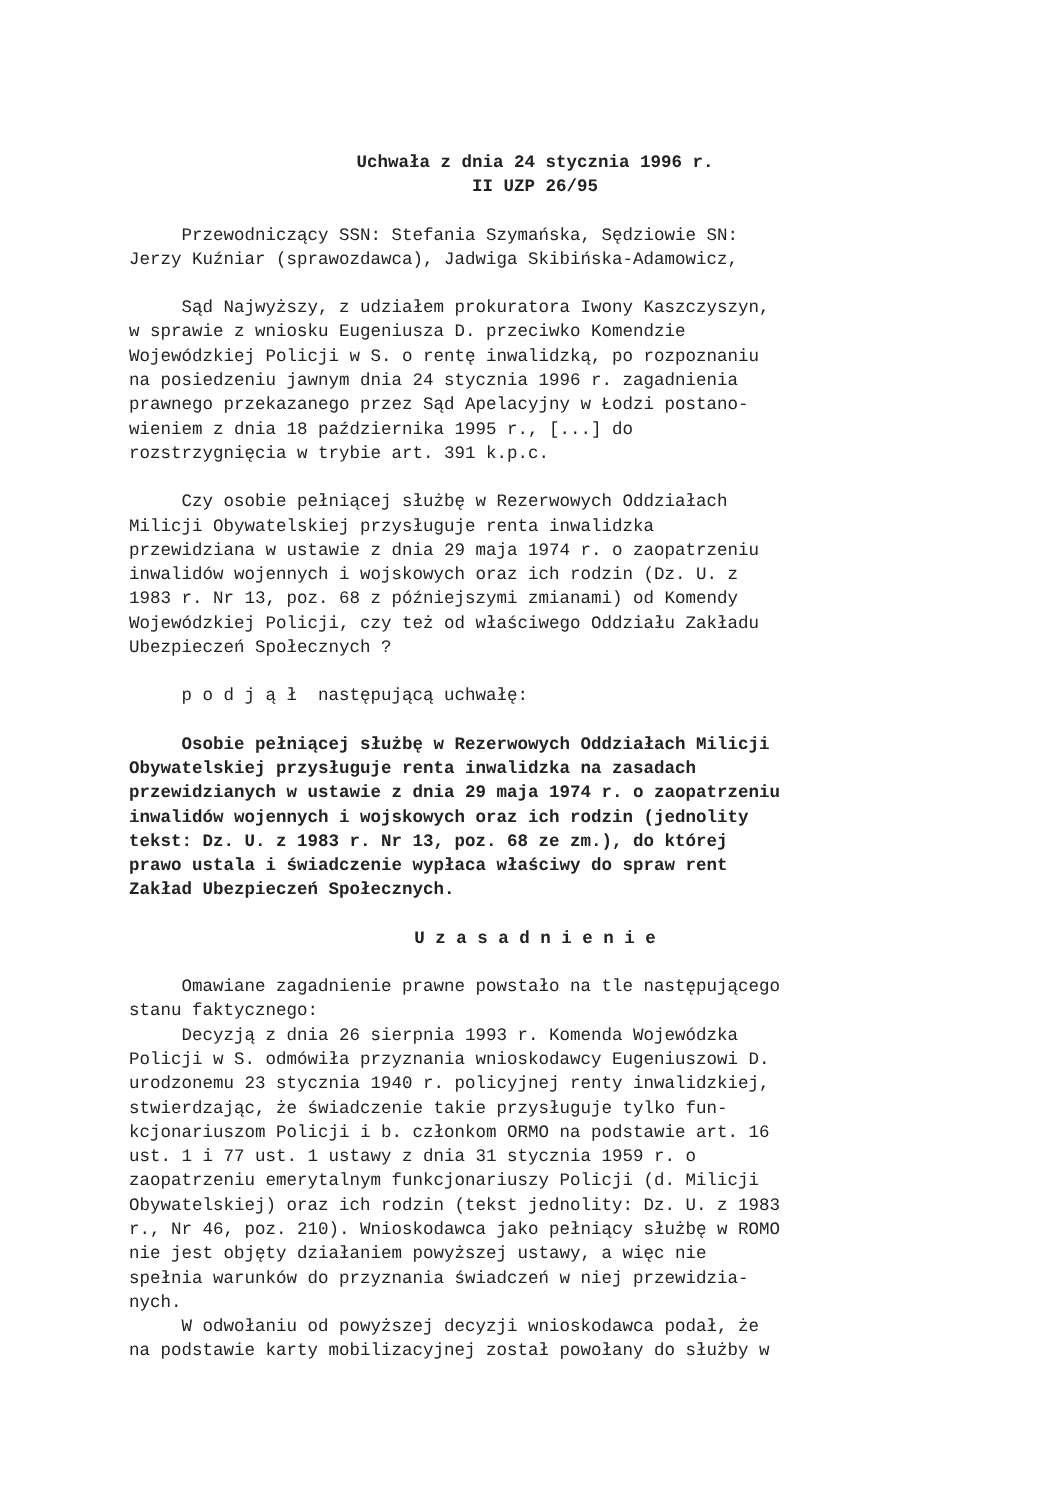Uchwała z dnia 24 stycznia 1996 r. II UZP 26/95
Przewodniczący SSN: Stefania Szymańska, Sędziowie SN: Jerzy Kuźniar (sprawozdawca), Jadwiga Skibińska-Adamowicz,
Sąd Najwyższy, z udziałem prokuratora Iwony Kaszczyszyn, w sprawie z wniosku Eugeniusza D. przeciwko Komendzie Wojewódzkiej Policji w S. o rentę inwalidzką, po rozpoznaniu na posiedzeniu jawnym dnia 24 stycznia 1996 r. zagadnienia prawnego przekazanego przez Sąd Apelacyjny w Łodzi postano- wieniem z dnia 18 października 1995 r., [...] do rozstrzygnięcia w trybie art. 391 k.p.c.
Czy osobie pełniącej służbę w Rezerwowych Oddziałach Milicji Obywatelskiej przysługuje renta inwalidzka przewidziana w ustawie z dnia 29 maja 1974 r. o zaopatrzeniu inwalidów wojennych i wojskowych oraz ich rodzin (Dz. U. z 1983 r. Nr 13, poz. 68 z późniejszymi zmianami) od Komendy Wojewódzkiej Policji, czy też od właściwego Oddziału Zakładu Ubezpieczeń Społecznych ?
p o d j ą ł następującą uchwałę:
Osobie pełniącej służbę w Rezerwowych Oddziałach Milicji Obywatelskiej przysługuje renta inwalidzka na zasadach przewidzianych w ustawie z dnia 29 maja 1974 r. o zaopatrzeniu inwalidów wojennych i wojskowych oraz ich rodzin (jednolity tekst: Dz. U. z 1983 r. Nr 13, poz. 68 ze zm.), do której prawo ustala i świadczenie wypłaca właściwy do spraw rent Zakład Ubezpieczeń Społecznych.
U z a s a d n i e n i e
Omawiane zagadnienie prawne powstało na tle następującego stanu faktycznego: Decyzją z dnia 26 sierpnia 1993 r. Komenda Wojewódzka Policji w S. odmówiła przyznania wnioskodawcy Eugeniuszowi D. urodzonemu 23 stycznia 1940 r. policyjnej renty inwalidzkiej, stwierdzając, że świadczenie takie przysługuje tylko fun- kcjonariuszom Policji i b. członkom ORMO na podstawie art. 16 ust. 1 i 77 ust. 1 ustawy z dnia 31 stycznia 1959 r. o zaopatrzeniu emerytalnym funkcjonariuszy Policji (d. Milicji Obywatelskiej) oraz ich rodzin (tekst jednolity: Dz. U. z 1983 r., Nr 46, poz. 210). Wnioskodawca jako pełniący służbę w ROMO nie jest objęty działaniem powyższej ustawy, a więc nie spełnia warunków do przyznania świadczeń w niej przewidzia- nych. W odwołaniu od powyższej decyzji wnioskodawca podał, że na podstawie karty mobilizacyjnej został powołany do służby w